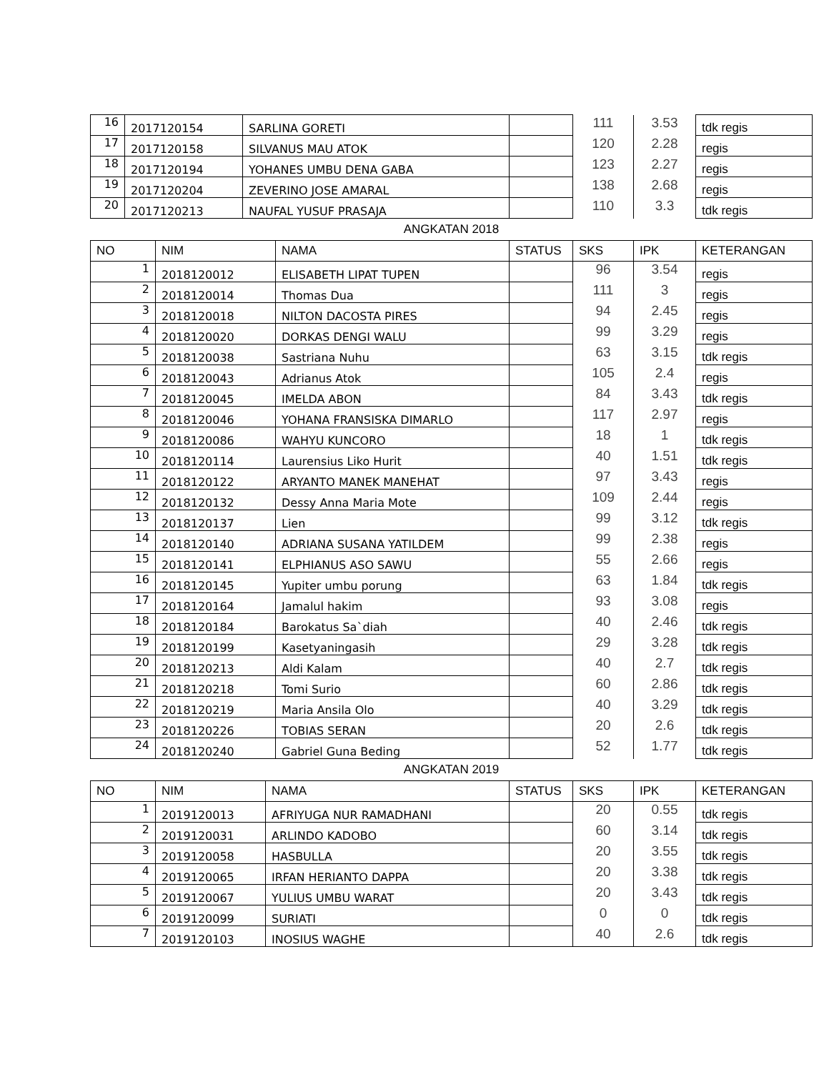| 16 | 2017120154 | SARLINA GORETI | | 111 | 3.53 | tdk regis |
| 17 | 2017120158 | SILVANUS MAU ATOK | | 120 | 2.28 | regis |
| 18 | 2017120194 | YOHANES UMBU DENA GABA | | 123 | 2.27 | regis |
| 19 | 2017120204 | ZEVERINO JOSE AMARAL | | 138 | 2.68 | regis |
| 20 | 2017120213 | NAUFAL YUSUF PRASAJA | | 110 | 3.3 | tdk regis |
ANGKATAN 2018
| NO | NIM | NAMA | STATUS | SKS | IPK | KETERANGAN |
| --- | --- | --- | --- | --- | --- | --- |
| 1 | 2018120012 | ELISABETH LIPAT TUPEN | | 96 | 3.54 | regis |
| 2 | 2018120014 | Thomas Dua | | 111 | 3 | regis |
| 3 | 2018120018 | NILTON DACOSTA PIRES | | 94 | 2.45 | regis |
| 4 | 2018120020 | DORKAS DENGI WALU | | 99 | 3.29 | regis |
| 5 | 2018120038 | Sastriana Nuhu | | 63 | 3.15 | tdk regis |
| 6 | 2018120043 | Adrianus Atok | | 105 | 2.4 | regis |
| 7 | 2018120045 | IMELDA ABON | | 84 | 3.43 | tdk regis |
| 8 | 2018120046 | YOHANA FRANSISKA DIMARLO | | 117 | 2.97 | regis |
| 9 | 2018120086 | WAHYU KUNCORO | | 18 | 1 | tdk regis |
| 10 | 2018120114 | Laurensius Liko Hurit | | 40 | 1.51 | tdk regis |
| 11 | 2018120122 | ARYANTO MANEK MANEHAT | | 97 | 3.43 | regis |
| 12 | 2018120132 | Dessy Anna Maria Mote | | 109 | 2.44 | regis |
| 13 | 2018120137 | Lien | | 99 | 3.12 | tdk regis |
| 14 | 2018120140 | ADRIANA SUSANA YATILDEM | | 99 | 2.38 | regis |
| 15 | 2018120141 | ELPHIANUS ASO SAWU | | 55 | 2.66 | regis |
| 16 | 2018120145 | Yupiter umbu porung | | 63 | 1.84 | tdk regis |
| 17 | 2018120164 | Jamalul hakim | | 93 | 3.08 | regis |
| 18 | 2018120184 | Barokatus Sa`diah | | 40 | 2.46 | tdk regis |
| 19 | 2018120199 | Kasetyaningasih | | 29 | 3.28 | tdk regis |
| 20 | 2018120213 | Aldi Kalam | | 40 | 2.7 | tdk regis |
| 21 | 2018120218 | Tomi Surio | | 60 | 2.86 | tdk regis |
| 22 | 2018120219 | Maria Ansila Olo | | 40 | 3.29 | tdk regis |
| 23 | 2018120226 | TOBIAS SERAN | | 20 | 2.6 | tdk regis |
| 24 | 2018120240 | Gabriel Guna Beding | | 52 | 1.77 | tdk regis |
ANGKATAN 2019
| NO | NIM | NAMA | STATUS | SKS | IPK | KETERANGAN |
| --- | --- | --- | --- | --- | --- | --- |
| 1 | 2019120013 | AFRIYUGA NUR RAMADHANI | | 20 | 0.55 | tdk regis |
| 2 | 2019120031 | ARLINDO KADOBO | | 60 | 3.14 | tdk regis |
| 3 | 2019120058 | HASBULLA | | 20 | 3.55 | tdk regis |
| 4 | 2019120065 | IRFAN HERIANTO DAPPA | | 20 | 3.38 | tdk regis |
| 5 | 2019120067 | YULIUS UMBU WARAT | | 20 | 3.43 | tdk regis |
| 6 | 2019120099 | SURIATI | | 0 | 0 | tdk regis |
| 7 | 2019120103 | INOSIUS WAGHE | | 40 | 2.6 | tdk regis |